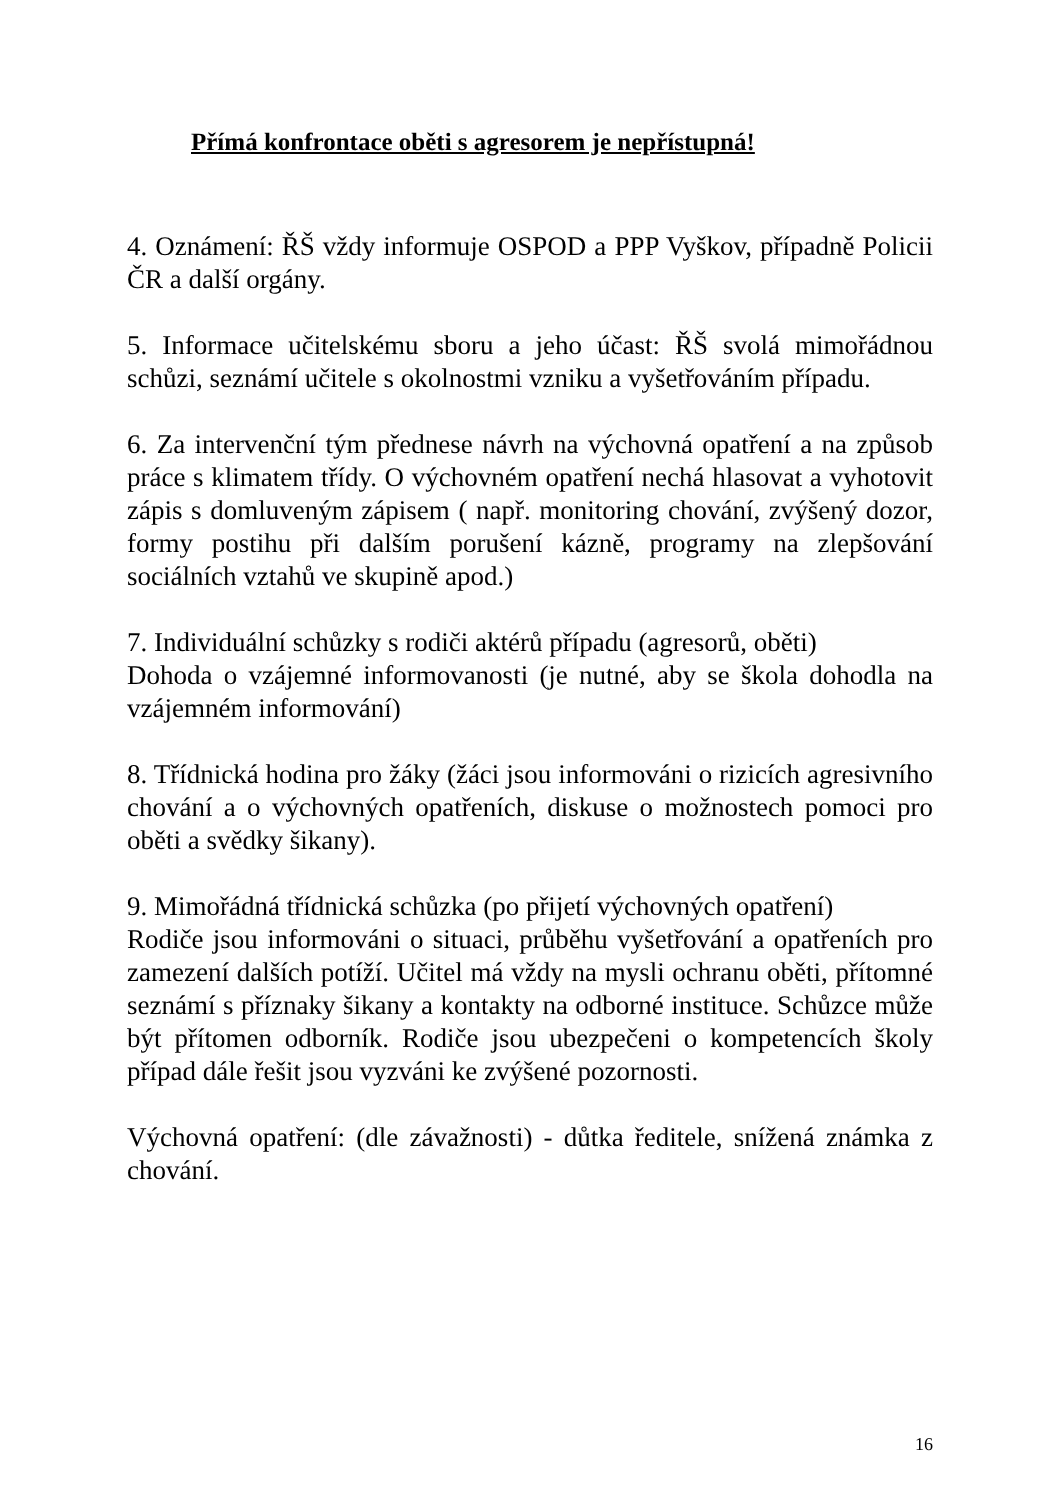Přímá konfrontace oběti s agresorem je nepřístupná!
4. Oznámení: ŘŠ vždy informuje OSPOD a PPP Vyškov, případně Policii ČR a další orgány.
5. Informace učitelskému sboru a jeho účast: ŘŠ svolá mimořádnou schůzi, seznámí učitele s okolnostmi vzniku a vyšetřováním případu.
6. Za intervenční tým přednese návrh na výchovná opatření a na způsob práce s klimatem třídy. O výchovném opatření nechá hlasovat a vyhotovit zápis s domluveným zápisem ( např. monitoring chování, zvýšený dozor, formy postihu při dalším porušení kázně, programy na zlepšování sociálních vztahů ve skupině apod.)
7. Individuální schůzky s rodiči aktérů případu (agresorů, oběti)
Dohoda o vzájemné informovanosti (je nutné, aby se škola dohodla na vzájemném informování)
8. Třídnická hodina pro žáky (žáci jsou informováni o rizicích agresivního chování a o výchovných opatřeních, diskuse o možnostech pomoci pro oběti a svědky šikany).
9. Mimořádná třídnická schůzka (po přijetí výchovných opatření)
Rodiče jsou informováni o situaci, průběhu vyšetřování a opatřeních pro zamezení dalších potíží. Učitel má vždy na mysli ochranu oběti, přítomné seznámí s příznaky šikany a kontakty na odborné instituce. Schůzce může být přítomen odborník. Rodiče jsou ubezpečeni o kompetencích školy případ dále řešit jsou vyzváni ke zvýšené pozornosti.
Výchovná opatření: (dle závažnosti) - důtka ředitele, snížená známka z chování.
16